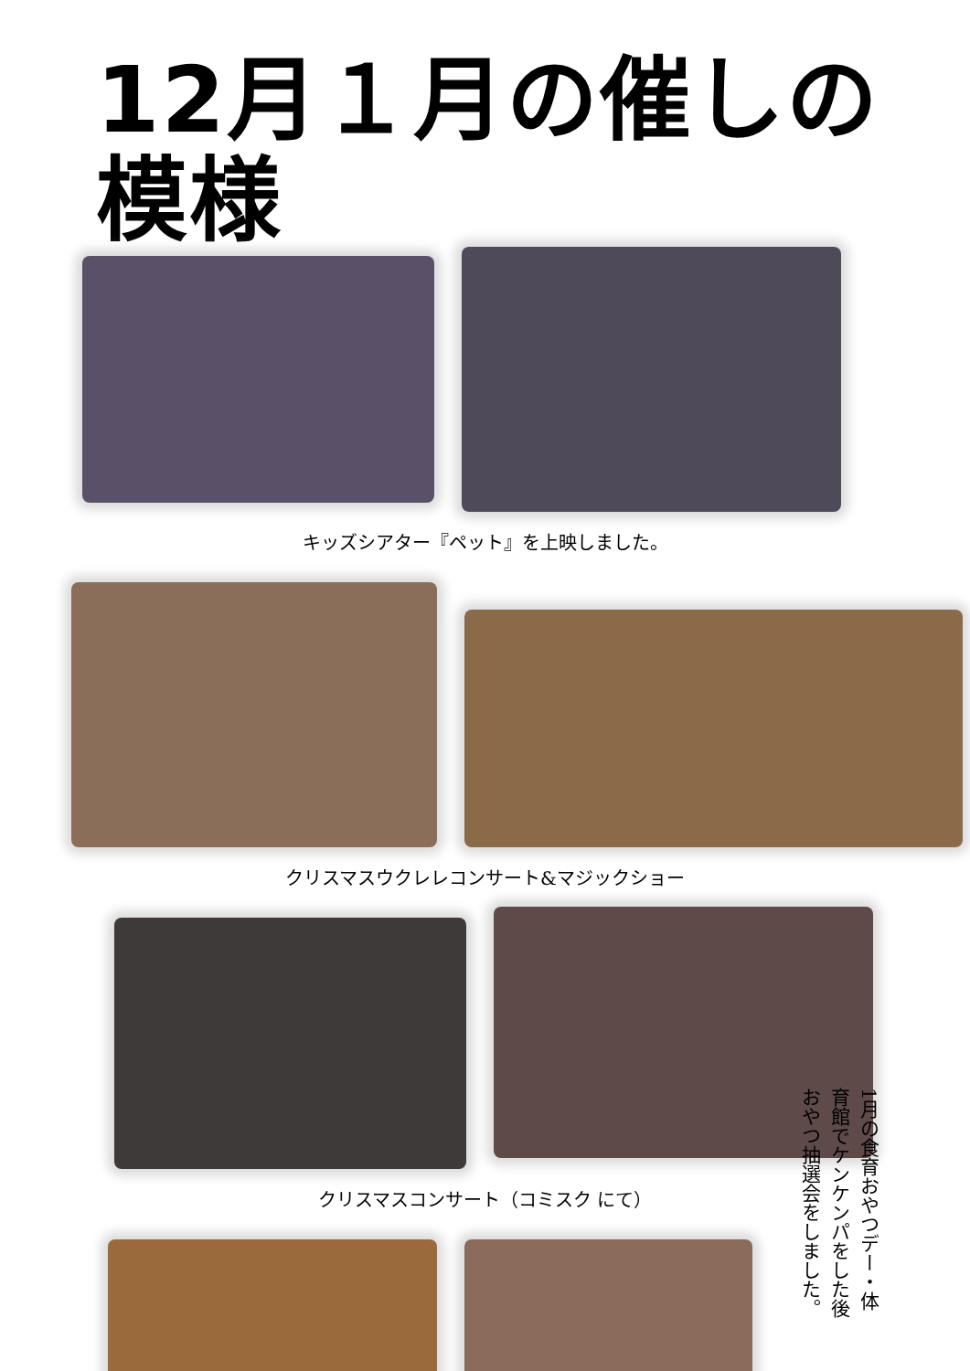12月１月の催しの模様
キッズシアター『ペット』を上映しました。
クリスマスウクレレコンサート&マジックショー
クリスマスコンサート（コミスク にて）
1月の食育おやつデー・体育館でケンケンパをした後おやつ抽選会をしました。